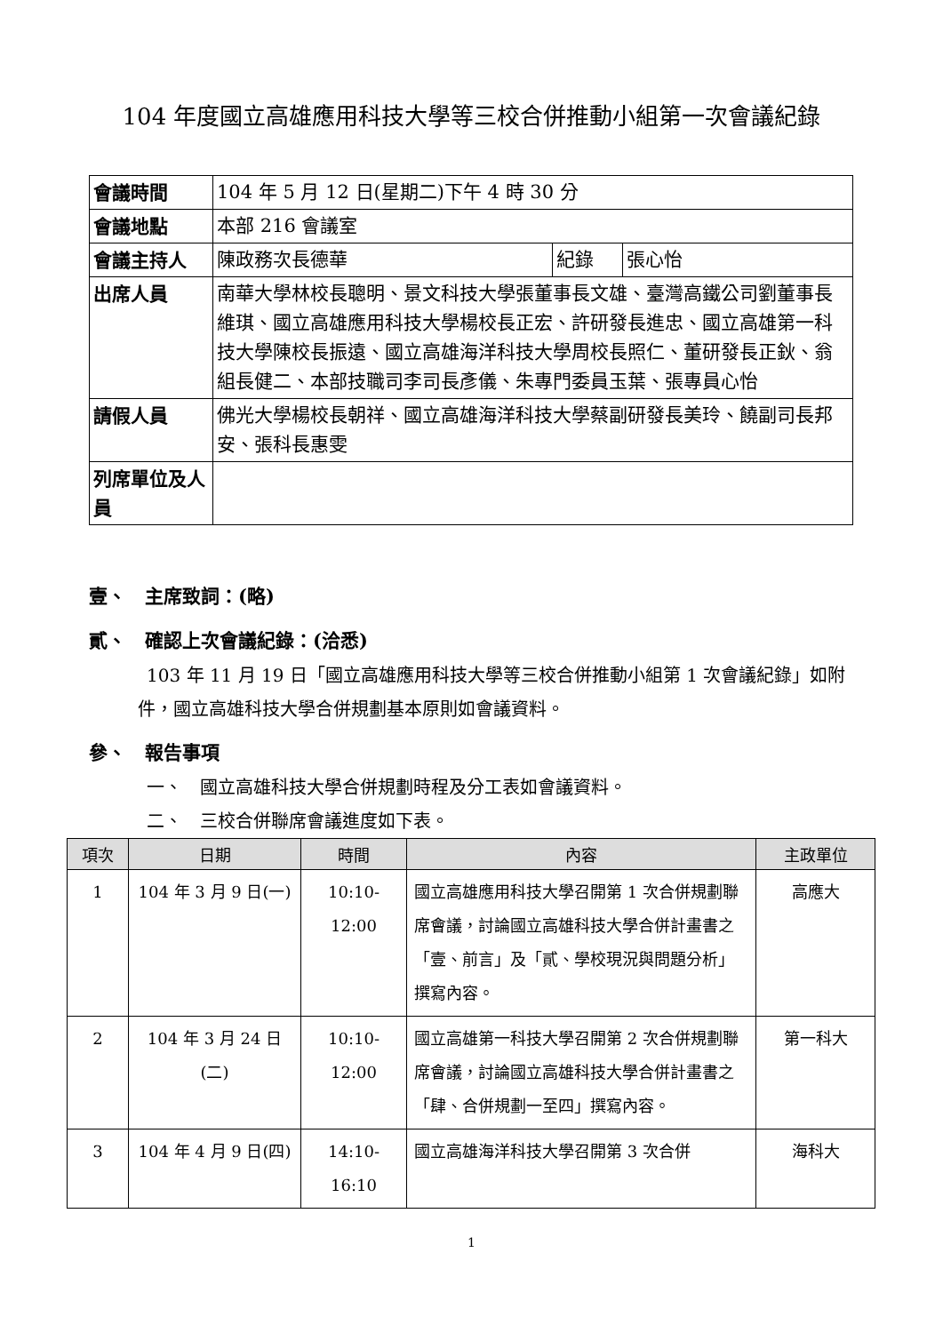104 年度國立高雄應用科技大學等三校合併推動小組第一次會議紀錄
| 會議時間 | 104 年 5 月 12 日(星期二)下午 4 時 30 分 | | |
| 會議地點 | 本部 216 會議室 | | |
| 會議主持人 | 陳政務次長德華 | 紀錄 | 張心怡 |
| 出席人員 | 南華大學林校長聰明、景文科技大學張董事長文雄、臺灣高鐵公司劉董事長維琪、國立高雄應用科技大學楊校長正宏、許研發長進忠、國立高雄第一科技大學陳校長振遠、國立高雄海洋科技大學周校長照仁、董研發長正鈥、翁組長健二、本部技職司李司長彥儀、朱專門委員玉葉、張專員心怡 | | |
| 請假人員 | 佛光大學楊校長朝祥、國立高雄海洋科技大學蔡副研發長美玲、饒副司長邦安、張科長惠雯 | | |
| 列席單位及人員 | | | |
壹、　主席致詞：(略)
貳、　確認上次會議紀錄：(洽悉)
103 年 11 月 19 日「國立高雄應用科技大學等三校合併推動小組第 1 次會議紀錄」如附件，國立高雄科技大學合併規劃基本原則如會議資料。
參、　報告事項
一、　國立高雄科技大學合併規劃時程及分工表如會議資料。
二、　三校合併聯席會議進度如下表。
| 項次 | 日期 | 時間 | 內容 | 主政單位 |
| --- | --- | --- | --- | --- |
| 1 | 104 年 3 月 9 日(一) | 10:10-12:00 | 國立高雄應用科技大學召開第 1 次合併規劃聯席會議，討論國立高雄科技大學合併計畫書之「壹、前言」及「貳、學校現況與問題分析」撰寫內容。 | 高應大 |
| 2 | 104 年 3 月 24 日(二) | 10:10-12:00 | 國立高雄第一科技大學召開第 2 次合併規劃聯席會議，討論國立高雄科技大學合併計畫書之「肆、合併規劃一至四」撰寫內容。 | 第一科大 |
| 3 | 104 年 4 月 9 日(四) | 14:10-16:10 | 國立高雄海洋科技大學召開第 3 次合併 | 海科大 |
1